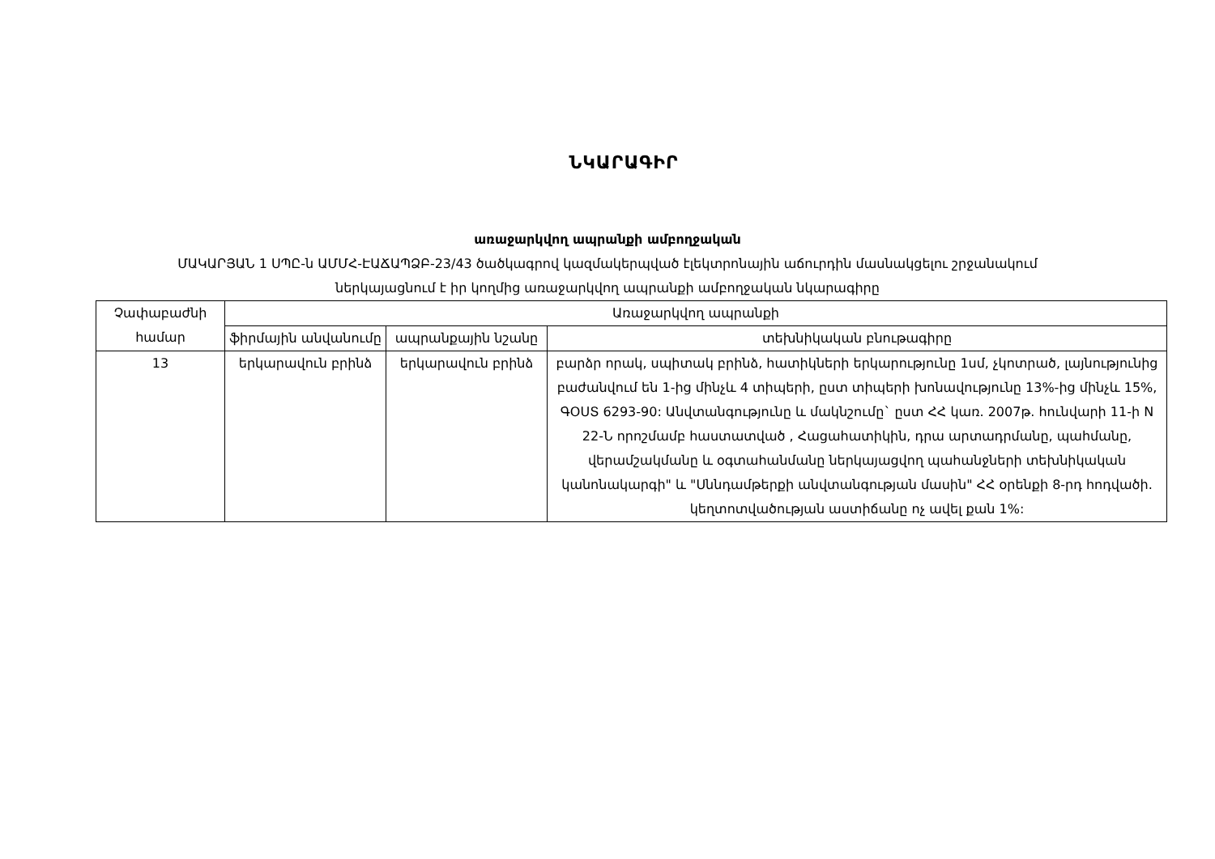ՆԿԱՐԱԳԻՐ
առաջարկվող ապրանքի ամբողջական
ՄԱԿԱՐՅԱՆ 1 ՍՊԸ-ն ԱՄՄՀ-ԷԱՃԱՊՁԲ-23/43 ծածկագրով կազմակերպված էլեկտրոնային աճուրդին մասնակցելու շրջանակում
ներկայացնում է իր կողմից առաջարկվող ապրանքի ամբողջական նկարագիրը
| Չափաբաժնի համար | Առաջարկվող ապրանքի | | |
| --- | --- | --- | --- |
| | ֆիրմային անվանումը | ապրանքային նշանը | տեխնիկական բնութագիրը |
| 13 | երկարավուն բրինձ | երկարավուն բրինձ | բարձր որակ, սպիտակ բրինձ, հատիկների երկարությունը 1սմ, չկոտրած, լայնությունից բաժանվում են 1-ից մինչև 4 տիպերի, ըստ տիպերի խոնավությունը 13%-ից մինչև 15%, ԳՕՍՏ 6293-90: Անվտանգությունը և մակնշումը` ըստ ՀՀ կառ. 2007թ. հունվարի 11-ի N 22-Ն որոշմամբ հաստատված , Հացահատիկին, դրա արտադրմանը, պահմանը, վերամշակմանը և օգտահանմանը ներկայացվող պահանջների տեխնիկական կանոնակարգի" և "Սննդամթերքի անվտանգության մասին" ՀՀ օրենքի 8-րդ հոդվածի. կեղտոտվածության աստիճանը ոչ ավել քան 1%: |